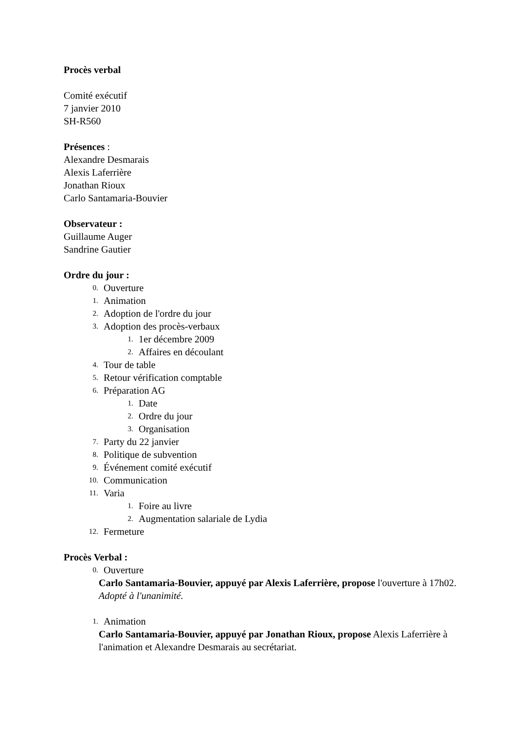Procès verbal
Comité exécutif
7 janvier 2010
SH-R560
Présences :
Alexandre Desmarais
Alexis Laferrière
Jonathan Rioux
Carlo Santamaria-Bouvier
Observateur :
Guillaume Auger
Sandrine Gautier
Ordre du jour :
0. Ouverture
1. Animation
2. Adoption de l'ordre du jour
3. Adoption des procès-verbaux
1. 1er décembre 2009
2. Affaires en découlant
4. Tour de table
5. Retour vérification comptable
6. Préparation AG
1. Date
2. Ordre du jour
3. Organisation
7. Party du 22 janvier
8. Politique de subvention
9. Événement comité exécutif
10. Communication
11. Varia
1. Foire au livre
2. Augmentation salariale de Lydia
12. Fermeture
Procès Verbal :
0. Ouverture
Carlo Santamaria-Bouvier, appuyé par Alexis Laferrière, propose l'ouverture à 17h02.
Adopté à l'unanimité.
1. Animation
Carlo Santamaria-Bouvier, appuyé par Jonathan Rioux, propose Alexis Laferrière à l'animation et Alexandre Desmarais au secrétariat.